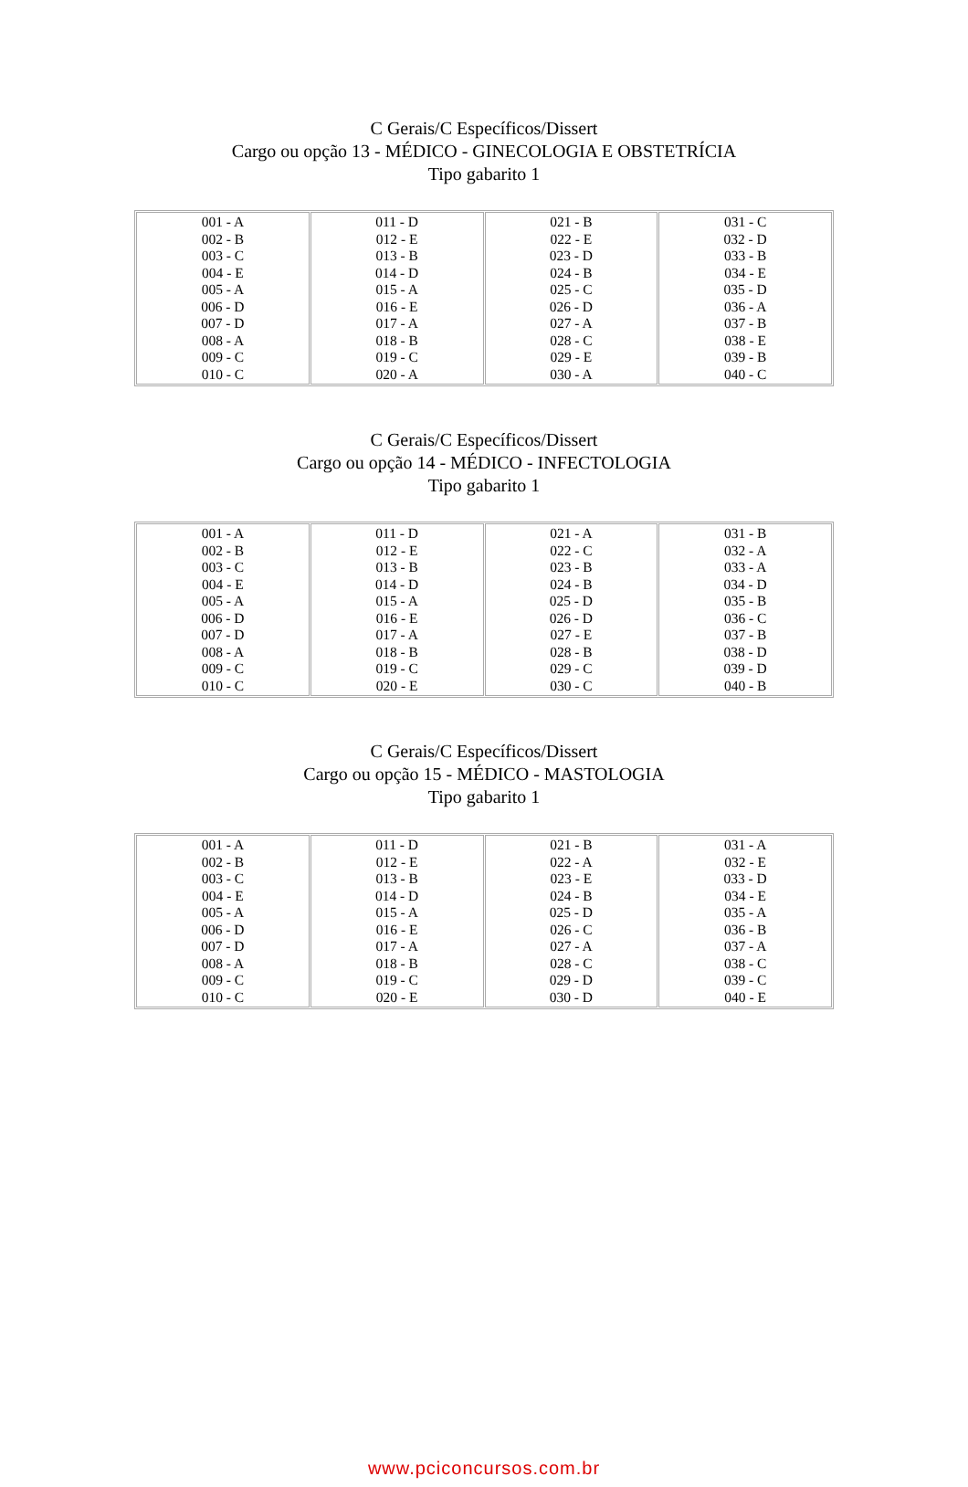C Gerais/C Específicos/Dissert
Cargo ou opção 13 - MÉDICO - GINECOLOGIA E OBSTETRÍCIA
Tipo gabarito 1
| 001 - A 002 - B 003 - C 004 - E 005 - A 006 - D 007 - D 008 - A 009 - C 010 - C | 011 - D 012 - E 013 - B 014 - D 015 - A 016 - E 017 - A 018 - B 019 - C 020 - A | 021 - B 022 - E 023 - D 024 - B 025 - C 026 - D 027 - A 028 - C 029 - E 030 - A | 031 - C 032 - D 033 - B 034 - E 035 - D 036 - A 037 - B 038 - E 039 - B 040 - C |
C Gerais/C Específicos/Dissert
Cargo ou opção 14 - MÉDICO - INFECTOLOGIA
Tipo gabarito 1
| 001 - A 002 - B 003 - C 004 - E 005 - A 006 - D 007 - D 008 - A 009 - C 010 - C | 011 - D 012 - E 013 - B 014 - D 015 - A 016 - E 017 - A 018 - B 019 - C 020 - E | 021 - A 022 - C 023 - B 024 - B 025 - D 026 - D 027 - E 028 - B 029 - C 030 - C | 031 - B 032 - A 033 - A 034 - D 035 - B 036 - C 037 - B 038 - D 039 - D 040 - B |
C Gerais/C Específicos/Dissert
Cargo ou opção 15 - MÉDICO - MASTOLOGIA
Tipo gabarito 1
| 001 - A 002 - B 003 - C 004 - E 005 - A 006 - D 007 - D 008 - A 009 - C 010 - C | 011 - D 012 - E 013 - B 014 - D 015 - A 016 - E 017 - A 018 - B 019 - C 020 - E | 021 - B 022 - A 023 - E 024 - B 025 - D 026 - C 027 - A 028 - C 029 - D 030 - D | 031 - A 032 - E 033 - D 034 - E 035 - A 036 - B 037 - A 038 - C 039 - C 040 - E |
www.pciconcursos.com.br